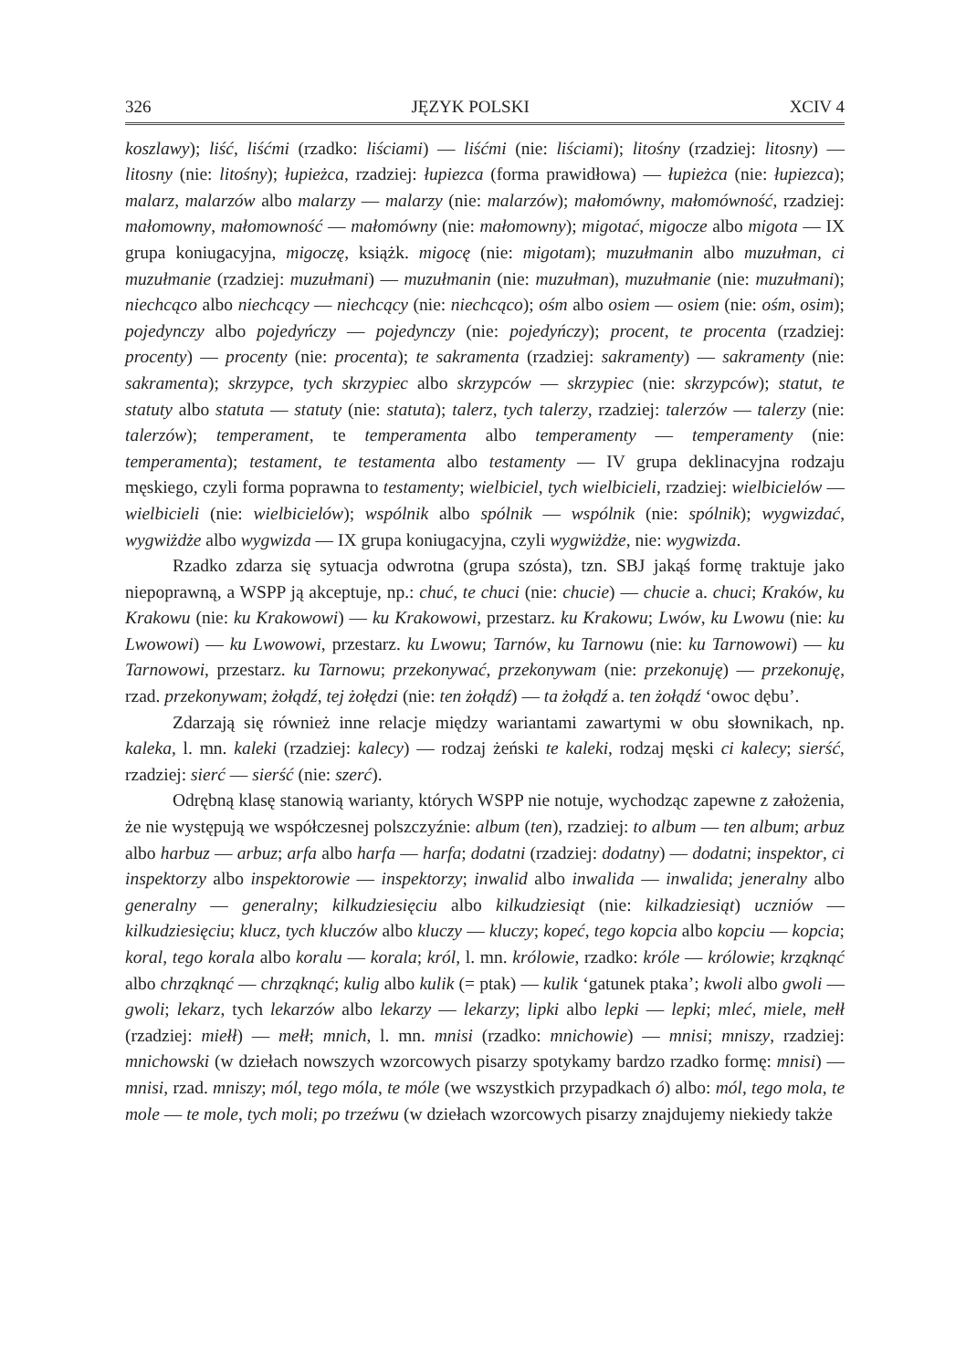326 JĘZYK POLSKI XCIV 4
koszlawy); liść, liśćmi (rzadko: liściami) — liśćmi (nie: liściami); litośny (rzadziej: litosny) — litosny (nie: litośny); łupieżca, rzadziej: łupiezca (forma prawidłowa) — łupieżca (nie: łupiezca); malarz, malarzów albo malarzy — malarzy (nie: malarzów); małomówny, małomówność, rzadziej: małomowny, małomowność — małomówny (nie: małomowny); migotać, migocze albo migota — IX grupa koniugacyjna, migoczę, książk. migocę (nie: migotam); muzułmanin albo muzułman, ci muzułmanie (rzadziej: muzułmani) — muzułmanin (nie: muzułman), muzułmanie (nie: muzułmani); niechcąco albo niechcący — niechcący (nie: niechcąco); ośm albo osiem — osiem (nie: ośm, osim); pojedynczy albo pojedyńczy — pojedynczy (nie: pojedyńczy); procent, te procenta (rzadziej: procenty) — procenty (nie: procenta); te sakramenta (rzadziej: sakramenty) — sakramenty (nie: sakramenta); skrzypce, tych skrzypiec albo skrzypców — skrzypiec (nie: skrzypców); statut, te statuty albo statuta — statuty (nie: statuta); talerz, tych talerzy, rzadziej: talerzów — talerzy (nie: talerzów); temperament, te temperamenta albo temperamenty — temperamenty (nie: temperamenta); testament, te testamenta albo testamenty — IV grupa deklinacyjna rodzaju męskiego, czyli forma poprawna to testamenty; wielbiciel, tych wielbicieli, rzadziej: wielbicielów — wielbicieli (nie: wielbicielów); wspólnik albo spólnik — wspólnik (nie: spólnik); wygwizdać, wygwiżdże albo wygwizda — IX grupa koniugacyjna, czyli wygwiżdże, nie: wygwizda.
Rzadko zdarza się sytuacja odwrotna (grupa szósta), tzn. SBJ jakąś formę traktuje jako niepoprawną, a WSPP ją akceptuje, np.: chuć, te chuci (nie: chucie) — chucie a. chuci; Kraków, ku Krakowu (nie: ku Krakowowi) — ku Krakowowi, przestarz. ku Krakowu; Lwów, ku Lwowu (nie: ku Lwowowi) — ku Lwowowi, przestarz. ku Lwowu; Tarnów, ku Tarnowu (nie: ku Tarnowowi) — ku Tarnowowi, przestarz. ku Tarnowu; przekonywać, przekonywam (nie: przekonuję) — przekonuję, rzad. przekonywam; żołądź, tej żołędzi (nie: ten żołądź) — ta żołądź a. ten żołądź ‘owoc dębu’.
Zdarzają się również inne relacje między wariantami zawartymi w obu słownikach, np. kaleka, l. mn. kaleki (rzadziej: kalecy) — rodzaj żeński te kaleki, rodzaj męski ci kalecy; sierść, rzadziej: sierć — sierść (nie: szerć).
Odrębną klasę stanowią warianty, których WSPP nie notuje, wychodząc zapewne z założenia, że nie występują we współczesnej polszczyźnie: album (ten), rzadziej: to album — ten album; arbuz albo harbuz — arbuz; arfa albo harfa — harfa; dodatni (rzadziej: dodatny) — dodatni; inspektor, ci inspektorzy albo inspektorowie — inspektorzy; inwalid albo inwalida — inwalida; jeneralny albo generalny — generalny; kilkudziesięciu albo kilkudziesiąt (nie: kilkadziesiąt) uczniów — kilkudziesięciu; klucz, tych kluczów albo kluczy — kluczy; kopeć, tego kopcia albo kopciu — kopcia; koral, tego korala albo koralu — korala; król, l. mn. królowie, rzadko: króle — królowie; krząknąć albo chrząknąć — chrząknąć; kulig albo kulik (= ptak) — kulik ‘gatunek ptaka’; kwoli albo gwoli — gwoli; lekarz, tych lekarzów albo lekarzy — lekarzy; lipki albo lepki — lepki; mleć, miele, mełł (rzadziej: miełł) — mełł; mnich, l. mn. mnisi (rzadko: mnichowie) — mnisi; mniszy, rzadziej: mnichowski (w dziełach nowszych wzorcowych pisarzy spotykamy bardzo rzadko formę: mnisi) — mnisi, rzad. mniszy; mól, tego móla, te móle (we wszystkich przypadkach ó) albo: mól, tego mola, te mole — te mole, tych moli; po trzeźwu (w dziełach wzorcowych pisarzy znajdujemy niekiedy także